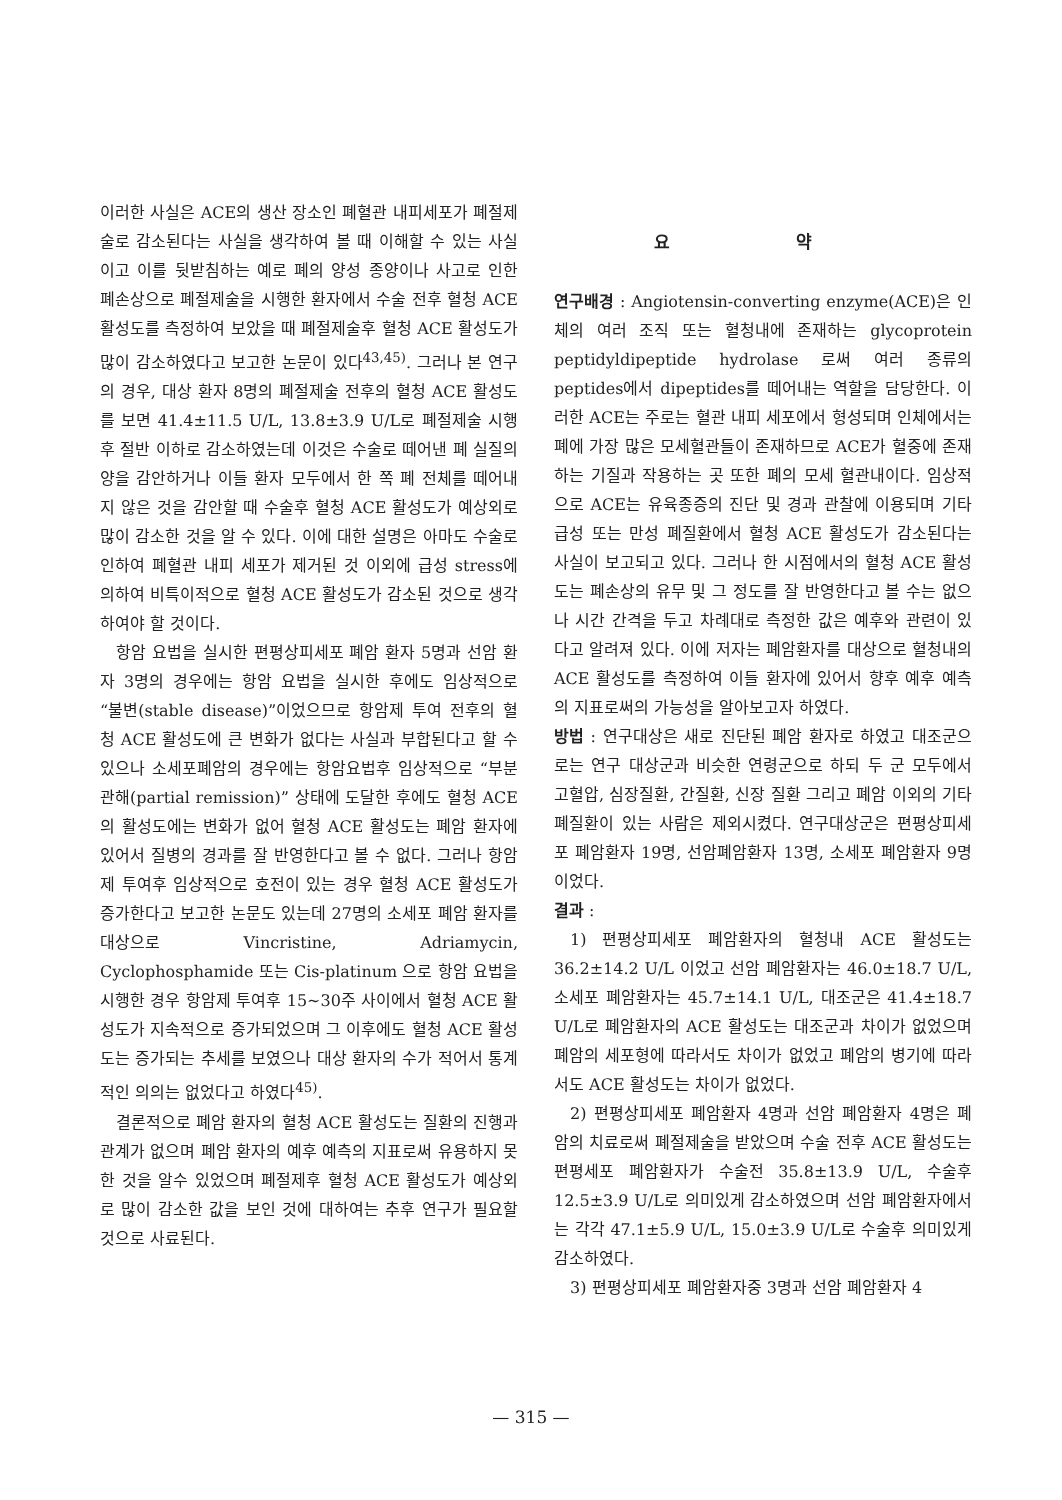이러한 사실은 ACE의 생산 장소인 폐혈관 내피세포가 폐절제술로 감소된다는 사실을 생각하여 볼 때 이해할 수 있는 사실이고 이를 뒷받침하는 예로 폐의 양성 종양이나 사고로 인한 폐손상으로 폐절제술을 시행한 환자에서 수술 전후 혈청 ACE 활성도를 측정하여 보았을 때 폐절제술후 혈청 ACE 활성도가 많이 감소하였다고 보고한 논문이 있다<sup>43,45)</sup>. 그러나 본 연구의 경우, 대상 환자 8명의 폐절제술 전후의 혈청 ACE 활성도를 보면 41.4±11.5 U/L, 13.8±3.9 U/L로 폐절제술 시행후 절반 이하로 감소하였는데 이것은 수술로 떼어낸 폐 실질의 양을 감안하거나 이들 환자 모두에서 한 쪽 폐 전체를 떼어내지 않은 것을 감안할 때 수술후 혈청 ACE 활성도가 예상외로 많이 감소한 것을 알 수 있다. 이에 대한 설명은 아마도 수술로 인하여 폐혈관 내피 세포가 제거된 것 이외에 급성 stress에 의하여 비특이적으로 혈청 ACE 활성도가 감소된 것으로 생각하여야 할 것이다.
항암 요법을 실시한 편평상피세포 폐암 환자 5명과 선암 환자 3명의 경우에는 항암 요법을 실시한 후에도 임상적으로 “불변(stable disease)”이었으므로 항암제 투여 전후의 혈청 ACE 활성도에 큰 변화가 없다는 사실과 부합된다고 할 수 있으나 소세포폐암의 경우에는 항암요법후 임상적으로 “부분 관해(partial remission)” 상태에 도달한 후에도 혈청 ACE의 활성도에는 변화가 없어 혈청 ACE 활성도는 폐암 환자에 있어서 질병의 경과를 잘 반영한다고 볼 수 없다. 그러나 항암제 투여후 임상적으로 호전이 있는 경우 혈청 ACE 활성도가 증가한다고 보고한 논문도 있는데 27명의 소세포 폐암 환자를 대상으로 Vincristine, Adriamycin, Cyclophosphamide 또는 Cis-platinum 으로 항암 요법을 시행한 경우 항암제 투여후 15~30주 사이에서 혈청 ACE 활성도가 지속적으로 증가되었으며 그 이후에도 혈청 ACE 활성도는 증가되는 추세를 보였으나 대상 환자의 수가 적어서 통계적인 의의는 없었다고 하였다<sup>45)</sup>.
결론적으로 폐암 환자의 혈청 ACE 활성도는 질환의 진행과 관계가 없으며 폐암 환자의 예후 예측의 지표로써 유용하지 못한 것을 알수 있었으며 폐절제후 혈청 ACE 활성도가 예상외로 많이 감소한 값을 보인 것에 대하여는 추후 연구가 필요할 것으로 사료된다.
요 약
연구배경 : Angiotensin-converting enzyme(ACE)은 인체의 여러 조직 또는 혈청내에 존재하는 glycoprotein peptidyldipeptide hydrolase 로써 여러 종류의 peptides에서 dipeptides를 떼어내는 역할을 담당한다. 이러한 ACE는 주로는 혈관 내피 세포에서 형성되며 인체에서는 폐에 가장 많은 모세혈관들이 존재하므로 ACE가 혈중에 존재하는 기질과 작용하는 곳 또한 폐의 모세 혈관내이다. 임상적으로 ACE는 유육종증의 진단 및 경과 관찰에 이용되며 기타 급성 또는 만성 폐질환에서 혈청 ACE 활성도가 감소된다는 사실이 보고되고 있다. 그러나 한 시점에서의 혈청 ACE 활성도는 폐손상의 유무 및 그 정도를 잘 반영한다고 볼 수는 없으나 시간 간격을 두고 차례대로 측정한 값은 예후와 관련이 있다고 알려져 있다. 이에 저자는 폐암환자를 대상으로 혈청내의 ACE 활성도를 측정하여 이들 환자에 있어서 향후 예후 예측의 지표로써의 가능성을 알아보고자 하였다.
방법 : 연구대상은 새로 진단된 폐암 환자로 하였고 대조군으로는 연구 대상군과 비슷한 연령군으로 하되 두 군 모두에서 고혈압, 심장질환, 간질환, 신장 질환 그리고 폐암 이외의 기타 폐질환이 있는 사람은 제외시켰다. 연구대상군은 편평상피세포 폐암환자 19명, 선암폐암환자 13명, 소세포 폐암환자 9명 이었다.
결과 :
1) 편평상피세포 폐암환자의 혈청내 ACE 활성도는 36.2±14.2 U/L 이었고 선암 폐암환자는 46.0±18.7 U/L, 소세포 폐암환자는 45.7±14.1 U/L, 대조군은 41.4±18.7 U/L로 폐암환자의 ACE 활성도는 대조군과 차이가 없었으며 폐암의 세포형에 따라서도 차이가 없었고 폐암의 병기에 따라서도 ACE 활성도는 차이가 없었다.
2) 편평상피세포 폐암환자 4명과 선암 폐암환자 4명은 폐암의 치료로써 폐절제술을 받았으며 수술 전후 ACE 활성도는 편평세포 폐암환자가 수술전 35.8±13.9 U/L, 수술후 12.5±3.9 U/L로 의미있게 감소하였으며 선암 폐암환자에서는 각각 47.1±5.9 U/L, 15.0±3.9 U/L로 수술후 의미있게 감소하였다.
3) 편평상피세포 폐암환자중 3명과 선암 폐암환자 4
— 315 —